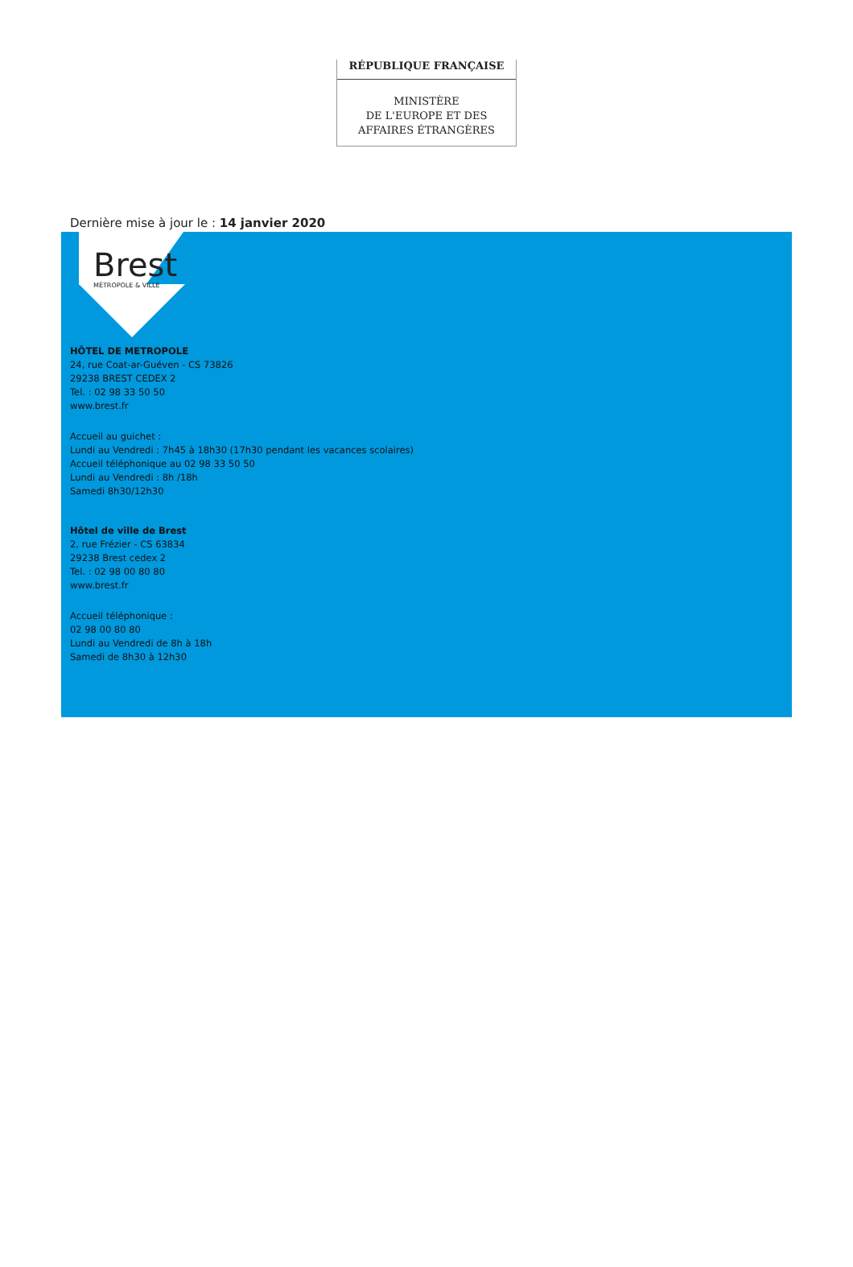RÉPUBLIQUE FRANÇAISE
MINISTÈRE
DE L'EUROPE ET DES
AFFAIRES ÉTRANGÈRES
Dernière mise à jour le : 14 janvier 2020
Brest
MÉTROPOLE & VILLE
HÔTEL DE METROPOLE
24, rue Coat-ar-Guéven - CS 73826
29238 BREST CEDEX 2
Tel. : 02 98 33 50 50
www.brest.fr
Accueil au guichet :
Lundi au Vendredi : 7h45 à 18h30 (17h30 pendant les vacances scolaires)
Accueil téléphonique au 02 98 33 50 50
Lundi au Vendredi : 8h /18h
Samedi 8h30/12h30
Hôtel de ville de Brest
2, rue Frézier - CS 63834
29238 Brest cedex 2
Tel. : 02 98 00 80 80
www.brest.fr
Accueil téléphonique :
02 98 00 80 80
Lundi au Vendredi de 8h à 18h
Samedi de 8h30 à 12h30